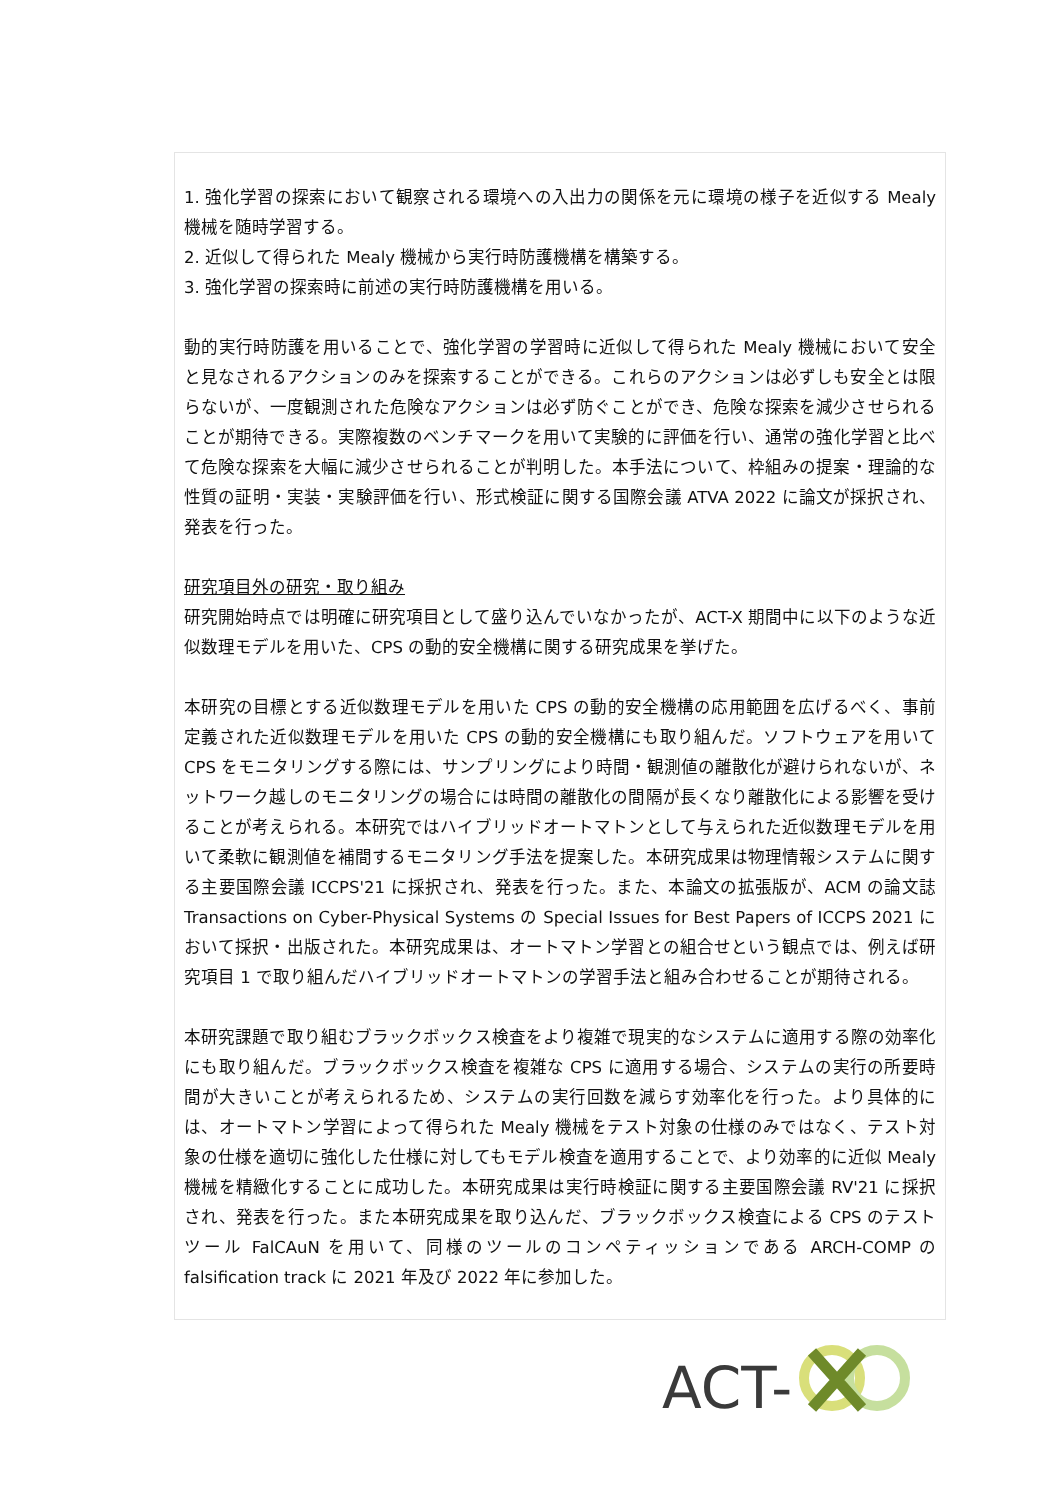1. 強化学習の探索において観察される環境への入出力の関係を元に環境の様子を近似する Mealy 機械を随時学習する。
2. 近似して得られた Mealy 機械から実行時防護機構を構築する。
3. 強化学習の探索時に前述の実行時防護機構を用いる。
動的実行時防護を用いることで、強化学習の学習時に近似して得られた Mealy 機械において安全と見なされるアクションのみを探索することができる。これらのアクションは必ずしも安全とは限らないが、一度観測された危険なアクションは必ず防ぐことができ、危険な探索を減少させられることが期待できる。実際複数のベンチマークを用いて実験的に評価を行い、通常の強化学習と比べて危険な探索を大幅に減少させられることが判明した。本手法について、枠組みの提案・理論的な性質の証明・実装・実験評価を行い、形式検証に関する国際会議 ATVA 2022 に論文が採択され、発表を行った。
研究項目外の研究・取り組み
研究開始時点では明確に研究項目として盛り込んでいなかったが、ACT-X 期間中に以下のような近似数理モデルを用いた、CPS の動的安全機構に関する研究成果を挙げた。
本研究の目標とする近似数理モデルを用いた CPS の動的安全機構の応用範囲を広げるべく、事前定義された近似数理モデルを用いた CPS の動的安全機構にも取り組んだ。ソフトウェアを用いて CPS をモニタリングする際には、サンプリングにより時間・観測値の離散化が避けられないが、ネットワーク越しのモニタリングの場合には時間の離散化の間隔が長くなり離散化による影響を受けることが考えられる。本研究ではハイブリッドオートマトンとして与えられた近似数理モデルを用いて柔軟に観測値を補間するモニタリング手法を提案した。本研究成果は物理情報システムに関する主要国際会議 ICCPS'21 に採択され、発表を行った。また、本論文の拡張版が、ACM の論文誌 Transactions on Cyber-Physical Systems の Special Issues for Best Papers of ICCPS 2021 において採択・出版された。本研究成果は、オートマトン学習との組合せという観点では、例えば研究項目 1 で取り組んだハイブリッドオートマトンの学習手法と組み合わせることが期待される。
本研究課題で取り組むブラックボックス検査をより複雑で現実的なシステムに適用する際の効率化にも取り組んだ。ブラックボックス検査を複雑な CPS に適用する場合、システムの実行の所要時間が大きいことが考えられるため、システムの実行回数を減らす効率化を行った。より具体的には、オートマトン学習によって得られた Mealy 機械をテスト対象の仕様のみではなく、テスト対象の仕様を適切に強化した仕様に対してもモデル検査を適用することで、より効率的に近似 Mealy 機械を精緻化することに成功した。本研究成果は実行時検証に関する主要国際会議 RV'21 に採択され、発表を行った。また本研究成果を取り込んだ、ブラックボックス検査による CPS のテストツール FalCAuN を用いて、同様のツールのコンペティッションである ARCH-COMP の falsification track に 2021 年及び 2022 年に参加した。
ACT-